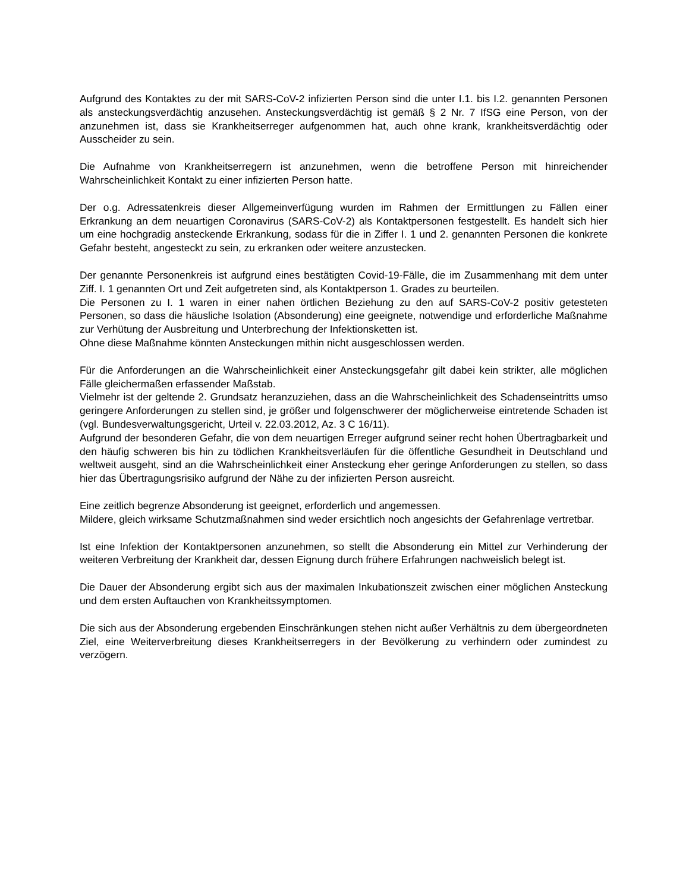Aufgrund des Kontaktes zu der mit SARS-CoV-2 infizierten Person sind die unter I.1. bis I.2. genannten Personen als ansteckungsverdächtig anzusehen. Ansteckungsverdächtig ist gemäß § 2 Nr. 7 IfSG eine Person, von der anzunehmen ist, dass sie Krankheitserreger aufgenommen hat, auch ohne krank, krankheitsverdächtig oder Ausscheider zu sein.
Die Aufnahme von Krankheitserregern ist anzunehmen, wenn die betroffene Person mit hinreichender Wahrscheinlichkeit Kontakt zu einer infizierten Person hatte.
Der o.g. Adressatenkreis dieser Allgemeinverfügung wurden im Rahmen der Ermittlungen zu Fällen einer Erkrankung an dem neuartigen Coronavirus (SARS-CoV-2) als Kontaktpersonen festgestellt. Es handelt sich hier um eine hochgradig ansteckende Erkrankung, sodass für die in Ziffer I. 1 und 2. genannten Personen die konkrete Gefahr besteht, angesteckt zu sein, zu erkranken oder weitere anzustecken.
Der genannte Personenkreis ist aufgrund eines bestätigten Covid-19-Fälle, die im Zusammenhang mit dem unter Ziff. I. 1 genannten Ort und Zeit aufgetreten sind, als Kontaktperson 1. Grades zu beurteilen.
Die Personen zu I. 1 waren in einer nahen örtlichen Beziehung zu den auf SARS-CoV-2 positiv getesteten Personen, so dass die häusliche Isolation (Absonderung) eine geeignete, notwendige und erforderliche Maßnahme zur Verhütung der Ausbreitung und Unterbrechung der Infektionsketten ist.
Ohne diese Maßnahme könnten Ansteckungen mithin nicht ausgeschlossen werden.
Für die Anforderungen an die Wahrscheinlichkeit einer Ansteckungsgefahr gilt dabei kein strikter, alle möglichen Fälle gleichermaßen erfassender Maßstab.
Vielmehr ist der geltende 2. Grundsatz heranzuziehen, dass an die Wahrscheinlichkeit des Schadenseintritts umso geringere Anforderungen zu stellen sind, je größer und folgenschwerer der möglicherweise eintretende Schaden ist (vgl. Bundesverwaltungsgericht, Urteil v. 22.03.2012, Az. 3 C 16/11).
Aufgrund der besonderen Gefahr, die von dem neuartigen Erreger aufgrund seiner recht hohen Übertragbarkeit und den häufig schweren bis hin zu tödlichen Krankheitsverläufen für die öffentliche Gesundheit in Deutschland und weltweit ausgeht, sind an die Wahrscheinlichkeit einer Ansteckung eher geringe Anforderungen zu stellen, so dass hier das Übertragungsrisiko aufgrund der Nähe zu der infizierten Person ausreicht.
Eine zeitlich begrenze Absonderung ist geeignet, erforderlich und angemessen.
Mildere, gleich wirksame Schutzmaßnahmen sind weder ersichtlich noch angesichts der Gefahrenlage vertretbar.
Ist eine Infektion der Kontaktpersonen anzunehmen, so stellt die Absonderung ein Mittel zur Verhinderung der weiteren Verbreitung der Krankheit dar, dessen Eignung durch frühere Erfahrungen nachweislich belegt ist.
Die Dauer der Absonderung ergibt sich aus der maximalen Inkubationszeit zwischen einer möglichen Ansteckung und dem ersten Auftauchen von Krankheitssymptomen.
Die sich aus der Absonderung ergebenden Einschränkungen stehen nicht außer Verhältnis zu dem übergeordneten Ziel, eine Weiterverbreitung dieses Krankheitserregers in der Bevölkerung zu verhindern oder zumindest zu verzögern.